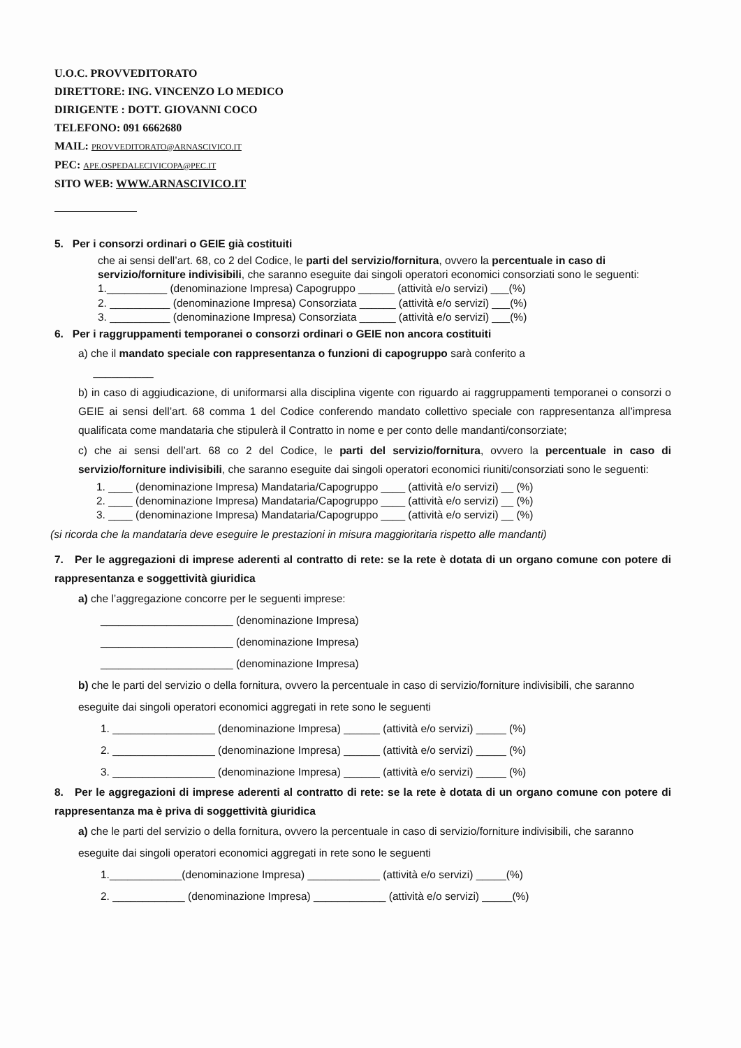U.O.C. PROVVEDITORATO
DIRETTORE: ING. VINCENZO LO MEDICO
DIRIGENTE : DOTT. GIOVANNI COCO
TELEFONO: 091 6662680
MAIL: PROVVEDITORATO@ARNASCIVICO.IT
PEC: APE.OSPEDALECIVICOPA@PEC.IT
SITO WEB: WWW.ARNASCIVICO.IT
5. Per i consorzi ordinari o GEIE già costituiti
che ai sensi dell’art. 68, co 2 del Codice, le parti del servizio/fornitura, ovvero la percentuale in caso di servizio/forniture indivisibili, che saranno eseguite dai singoli operatori economici consorziati sono le seguenti:
1.__________ (denominazione Impresa) Capogruppo ______ (attività e/o servizi) ___(%)
2. __________ (denominazione Impresa) Consorziata ______ (attività e/o servizi) ___(%)
3. __________ (denominazione Impresa) Consorziata ______ (attività e/o servizi) ___(%)
6. Per i raggruppamenti temporanei o consorzi ordinari o GEIE non ancora costituiti
a) che il mandato speciale con rappresentanza o funzioni di capogruppo sarà conferito a
__________
b) in caso di aggiudicazione, di uniformarsi alla disciplina vigente con riguardo ai raggruppamenti temporanei o consorzi o GEIE ai sensi dell’art. 68 comma 1 del Codice conferendo mandato collettivo speciale con rappresentanza all’impresa qualificata come mandataria che stipulerà il Contratto in nome e per conto delle mandanti/consorziate;
c) che ai sensi dell’art. 68 co 2 del Codice, le parti del servizio/fornitura, ovvero la percentuale in caso di servizio/forniture indivisibili, che saranno eseguite dai singoli operatori economici riuniti/consorziati sono le seguenti:
1. ____ (denominazione Impresa) Mandataria/Capogruppo ____ (attività e/o servizi) __ (%)
2. ____ (denominazione Impresa) Mandataria/Capogruppo ____ (attività e/o servizi) __ (%)
3. ____ (denominazione Impresa) Mandataria/Capogruppo ____ (attività e/o servizi) __ (%)
(si ricorda che la mandataria deve eseguire le prestazioni in misura maggioritaria rispetto alle mandanti)
7. Per le aggregazioni di imprese aderenti al contratto di rete: se la rete è dotata di un organo comune con potere di rappresentanza e soggettività giuridica
a) che l’aggregazione concorre per le seguenti imprese:
______________________ (denominazione Impresa)
______________________ (denominazione Impresa)
______________________ (denominazione Impresa)
b) che le parti del servizio o della fornitura, ovvero la percentuale in caso di servizio/forniture indivisibili, che saranno eseguite dai singoli operatori economici aggregati in rete sono le seguenti
1. _________________ (denominazione Impresa) ______ (attività e/o servizi) _____ (%)
2. _________________ (denominazione Impresa) ______ (attività e/o servizi) _____ (%)
3. _________________ (denominazione Impresa) ______ (attività e/o servizi) _____ (%)
8. Per le aggregazioni di imprese aderenti al contratto di rete: se la rete è dotata di un organo comune con potere di rappresentanza ma è priva di soggettività giuridica
a) che le parti del servizio o della fornitura, ovvero la percentuale in caso di servizio/forniture indivisibili, che saranno eseguite dai singoli operatori economici aggregati in rete sono le seguenti
1.____________(denominazione Impresa) ____________ (attività e/o servizi) _____(%)
2. ____________ (denominazione Impresa) ____________ (attività e/o servizi) _____(%)